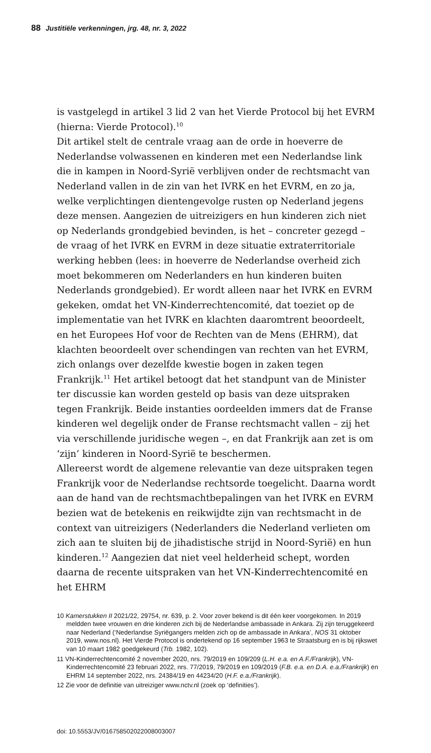88 Justitiële verkenningen, jrg. 48, nr. 3, 2022
is vastgelegd in artikel 3 lid 2 van het Vierde Protocol bij het EVRM (hierna: Vierde Protocol).<sup>10</sup>
Dit artikel stelt de centrale vraag aan de orde in hoeverre de Nederlandse volwassenen en kinderen met een Nederlandse link die in kampen in Noord-Syrië verblijven onder de rechtsmacht van Nederland vallen in de zin van het IVRK en het EVRM, en zo ja, welke verplichtingen dientengevolge rusten op Nederland jegens deze mensen. Aangezien de uitreizigers en hun kinderen zich niet op Nederlands grondgebied bevinden, is het – concreter gezegd – de vraag of het IVRK en EVRM in deze situatie extraterritoriale werking hebben (lees: in hoeverre de Nederlandse overheid zich moet bekommeren om Nederlanders en hun kinderen buiten Nederlands grondgebied). Er wordt alleen naar het IVRK en EVRM gekeken, omdat het VN-Kinderrechtencomité, dat toeziet op de implementatie van het IVRK en klachten daaromtrent beoordeelt, en het Europees Hof voor de Rechten van de Mens (EHRM), dat klachten beoordeelt over schendingen van rechten van het EVRM, zich onlangs over dezelfde kwestie bogen in zaken tegen Frankrijk.<sup>11</sup> Het artikel betoogt dat het standpunt van de Minister ter discussie kan worden gesteld op basis van deze uitspraken tegen Frankrijk. Beide instanties oordeelden immers dat de Franse kinderen wel degelijk onder de Franse rechtsmacht vallen – zij het via verschillende juridische wegen –, en dat Frankrijk aan zet is om ‘zijn’ kinderen in Noord-Syrië te beschermen.
Allereerst wordt de algemene relevantie van deze uitspraken tegen Frankrijk voor de Nederlandse rechtsorde toegelicht. Daarna wordt aan de hand van de rechtsmachtbepalingen van het IVRK en EVRM bezien wat de betekenis en reikwijdte zijn van rechtsmacht in de context van uitreizigers (Nederlanders die Nederland verlieten om zich aan te sluiten bij de jihadistische strijd in Noord-Syrië) en hun kinderen.<sup>12</sup> Aangezien dat niet veel helderheid schept, worden daarna de recente uitspraken van het VN-Kinderrechtencomité en het EHRM
10 Kamerstukken II 2021/22, 29754, nr. 639, p. 2. Voor zover bekend is dit één keer voorgekomen. In 2019 meldden twee vrouwen en drie kinderen zich bij de Nederlandse ambassade in Ankara. Zij zijn teruggekeerd naar Nederland (‘Nederlandse Syriëgangers melden zich op de ambassade in Ankara’, NOS 31 oktober 2019, www.nos.nl). Het Vierde Protocol is ondertekend op 16 september 1963 te Straatsburg en is bij rijkswet van 10 maart 1982 goedgekeurd (Trb. 1982, 102).
11 VN-Kinderrechtencomité 2 november 2020, nrs. 79/2019 en 109/209 (L.H. e.a. en A.F./Frankrijk), VN-Kinderrechtencomité 23 februari 2022, nrs. 77/2019, 79/2019 en 109/2019 (F.B. e.a. en D.A. e.a./Frankrijk) en EHRM 14 september 2022, nrs. 24384/19 en 44234/20 (H.F. e.a./Frankrijk).
12 Zie voor de definitie van uitreiziger www.nctv.nl (zoek op ‘definities’).
doi: 10.5553/JV/016758502022008003007